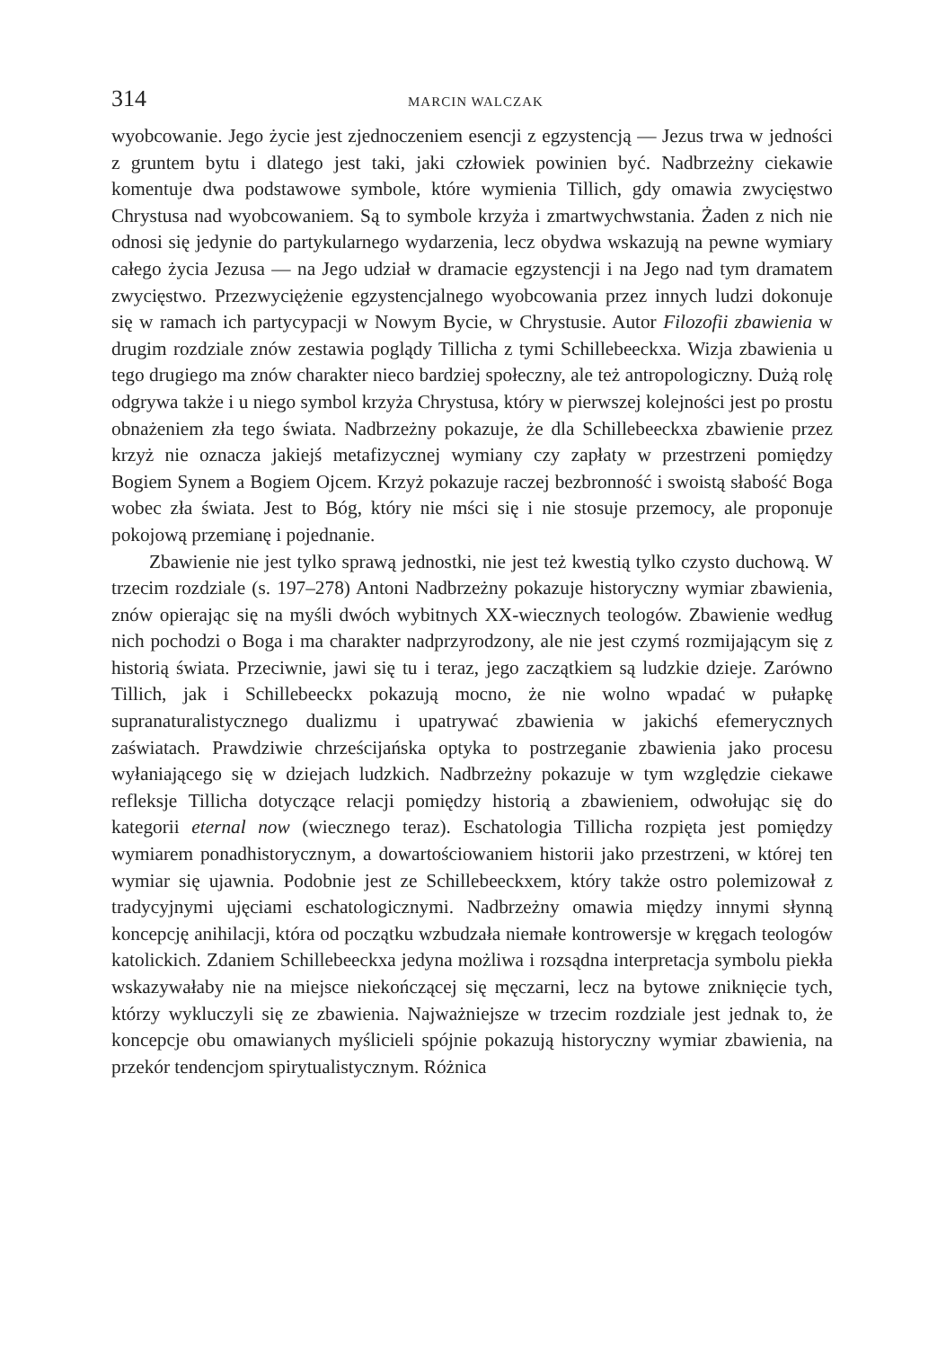314 MARCIN WALCZAK
wyobcowanie. Jego życie jest zjednoczeniem esencji z egzystencją — Jezus trwa w jedności z gruntem bytu i dlatego jest taki, jaki człowiek powinien być. Nadbrzeżny ciekawie komentuje dwa podstawowe symbole, które wymienia Tillich, gdy omawia zwycięstwo Chrystusa nad wyobcowaniem. Są to symbole krzyża i zmartwychwstania. Żaden z nich nie odnosi się jedynie do partykularnego wydarzenia, lecz obydwa wskazują na pewne wymiary całego życia Jezusa — na Jego udział w dramacie egzystencji i na Jego nad tym dramatem zwycięstwo. Przezwyciężenie egzystencjalnego wyobcowania przez innych ludzi dokonuje się w ramach ich partycypacji w Nowym Bycie, w Chrystusie. Autor Filozofii zbawienia w drugim rozdziale znów zestawia poglądy Tillicha z tymi Schillebeeckxa. Wizja zbawienia u tego drugiego ma znów charakter nieco bardziej społeczny, ale też antropologiczny. Dużą rolę odgrywa także i u niego symbol krzyża Chrystusa, który w pierwszej kolejności jest po prostu obnażeniem zła tego świata. Nadbrzeżny pokazuje, że dla Schillebeeckxa zbawienie przez krzyż nie oznacza jakiejś metafizycznej wymiany czy zapłaty w przestrzeni pomiędzy Bogiem Synem a Bogiem Ojcem. Krzyż pokazuje raczej bezbronność i swoistą słabość Boga wobec zła świata. Jest to Bóg, który nie mści się i nie stosuje przemocy, ale proponuje pokojową przemianę i pojednanie.
Zbawienie nie jest tylko sprawą jednostki, nie jest też kwestią tylko czysto duchową. W trzecim rozdziale (s. 197–278) Antoni Nadbrzeżny pokazuje historyczny wymiar zbawienia, znów opierając się na myśli dwóch wybitnych XX-wiecznych teologów. Zbawienie według nich pochodzi o Boga i ma charakter nadprzyrodzony, ale nie jest czymś rozmijającym się z historią świata. Przeciwnie, jawi się tu i teraz, jego zaczątkiem są ludzkie dzieje. Zarówno Tillich, jak i Schillebeeckx pokazują mocno, że nie wolno wpadać w pułapkę supranaturalistycznego dualizmu i upatrywać zbawienia w jakichś efemerycznych zaświatach. Prawdziwie chrześcijańska optyka to postrzeganie zbawienia jako procesu wyłaniającego się w dziejach ludzkich. Nadbrzeżny pokazuje w tym względzie ciekawe refleksje Tillicha dotyczące relacji pomiędzy historią a zbawieniem, odwołując się do kategorii eternal now (wiecznego teraz). Eschatologia Tillicha rozpięta jest pomiędzy wymiarem ponadhistorycznym, a dowartościowaniem historii jako przestrzeni, w której ten wymiar się ujawnia. Podobnie jest ze Schillebeeckxem, który także ostro polemizował z tradycyjnymi ujęciami eschatologicznymi. Nadbrzeżny omawia między innymi słynną koncepcję anihilacji, która od początku wzbudzała niemałe kontrowersje w kręgach teologów katolickich. Zdaniem Schillebeeckxa jedyna możliwa i rozsądna interpretacja symbolu piekła wskazywałaby nie na miejsce niekończącej się męczarni, lecz na bytowe zniknięcie tych, którzy wykluczyli się ze zbawienia. Najważniejsze w trzecim rozdziale jest jednak to, że koncepcje obu omawianych myślicieli spójnie pokazują historyczny wymiar zbawienia, na przekór tendencjom spirytualistycznym. Różnica